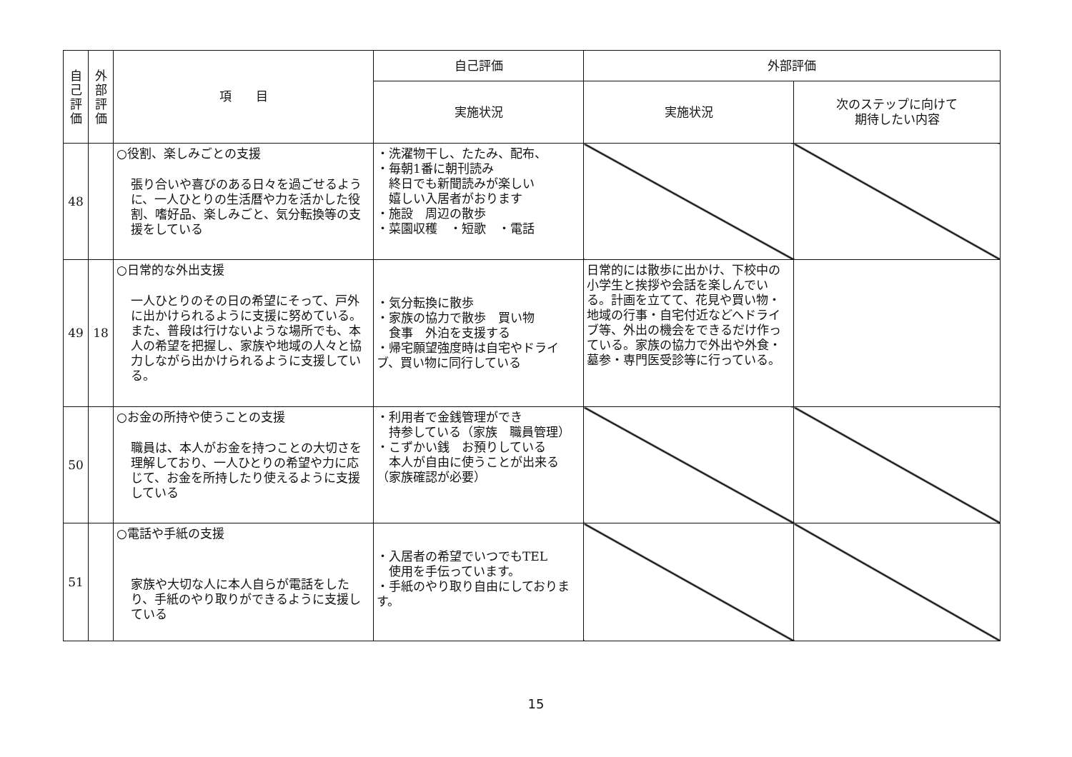| 自己評価 | 外部評価 | 項 目 | 自己評価 | 外部評価 | |
| --- | --- | --- | --- | --- | --- |
| | | | 実施状況 | 実施状況 | 次のステップに向けて 期待したい内容 |
| 48 | | ○役割、楽しみごとの支援 張り合いや喜びのある日々を過ごせるように、一人ひとりの生活暦や力を活かした役割、嗜好品、楽しみごと、気分転換等の支援をしている | ・洗濯物干し、たたみ、配布、 ・毎朝1番に朝刊読み 終日でも新聞読みが楽しい 嬉しい入居者がおります ・施設 周辺の散歩 ・菜園収穫 ・短歌 ・電話 | | |
| 49 | 18 | ○日常的な外出支援 一人ひとりのその日の希望にそって、戸外に出かけられるように支援に努めている。また、普段は行けないような場所でも、本人の希望を把握し、家族や地域の人々と協力しながら出かけられるように支援している。 | ・気分転換に散歩 ・家族の協力で散歩 買い物 食事 外泊を支援する ・帰宅願望強度時は自宅やドライブ、買い物に同行している | 日常的には散歩に出かけ、下校中の小学生と挨拶や会話を楽しんでいる。計画を立てて、花見や買い物・地域の行事・自宅付近などへドライブ等、外出の機会をできるだけ作っている。家族の協力で外出や外食・墓参・専門医受診等に行っている。 | |
| 50 | | ○お金の所持や使うことの支援 職員は、本人がお金を持つことの大切さを理解しており、一人ひとりの希望や力に応じて、お金を所持したり使えるように支援している | ・利用者で金銭管理ができ 持参している（家族 職員管理） ・こずかい銭 お預りしている 本人が自由に使うことが出来る（家族確認が必要） | | |
| 51 | | ○電話や手紙の支援 家族や大切な人に本人自らが電話をしたり、手紙のやり取りができるように支援している | ・入居者の希望でいつでもTEL 使用を手伝っています。 ・手紙のやり取り自由にしております。 | | |
15